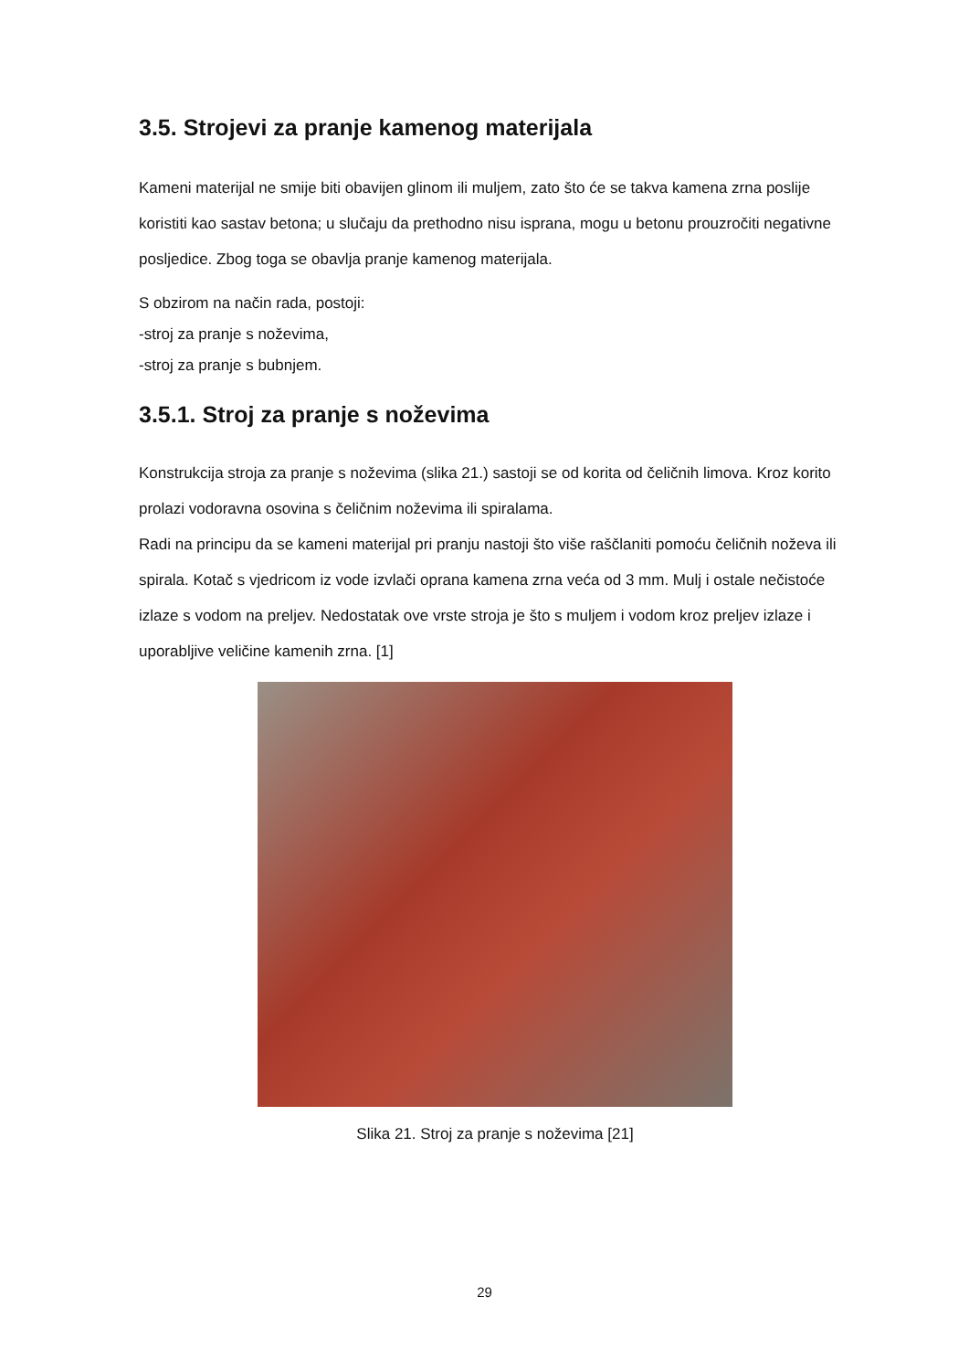3.5. Strojevi za pranje kamenog materijala
Kameni materijal ne smije biti obavijen glinom ili muljem, zato što će se takva kamena zrna poslije koristiti kao sastav betona; u slučaju da prethodno nisu isprana, mogu u betonu prouzročiti negativne posljedice. Zbog toga se obavlja pranje kamenog materijala.
S obzirom na način rada, postoji:
-stroj za pranje s noževima,
-stroj za pranje s bubnjem.
3.5.1. Stroj za pranje s noževima
Konstrukcija stroja za pranje s noževima (slika 21.) sastoji se od korita od čeličnih limova. Kroz korito prolazi vodoravna osovina s čeličnim noževima ili spiralama.
Radi na principu da se kameni materijal pri pranju nastoji što više raščlaniti pomoću čeličnih noževa ili spirala. Kotač s vjedricom iz vode izvlači oprana kamena zrna veća od 3 mm. Mulj i ostale nečistoće izlaze s vodom na preljev. Nedostatak ove vrste stroja je što s muljem i vodom kroz preljev izlaze i uporabljive veličine kamenih zrna. [1]
Slika 21. Stroj za pranje s noževima [21]
29